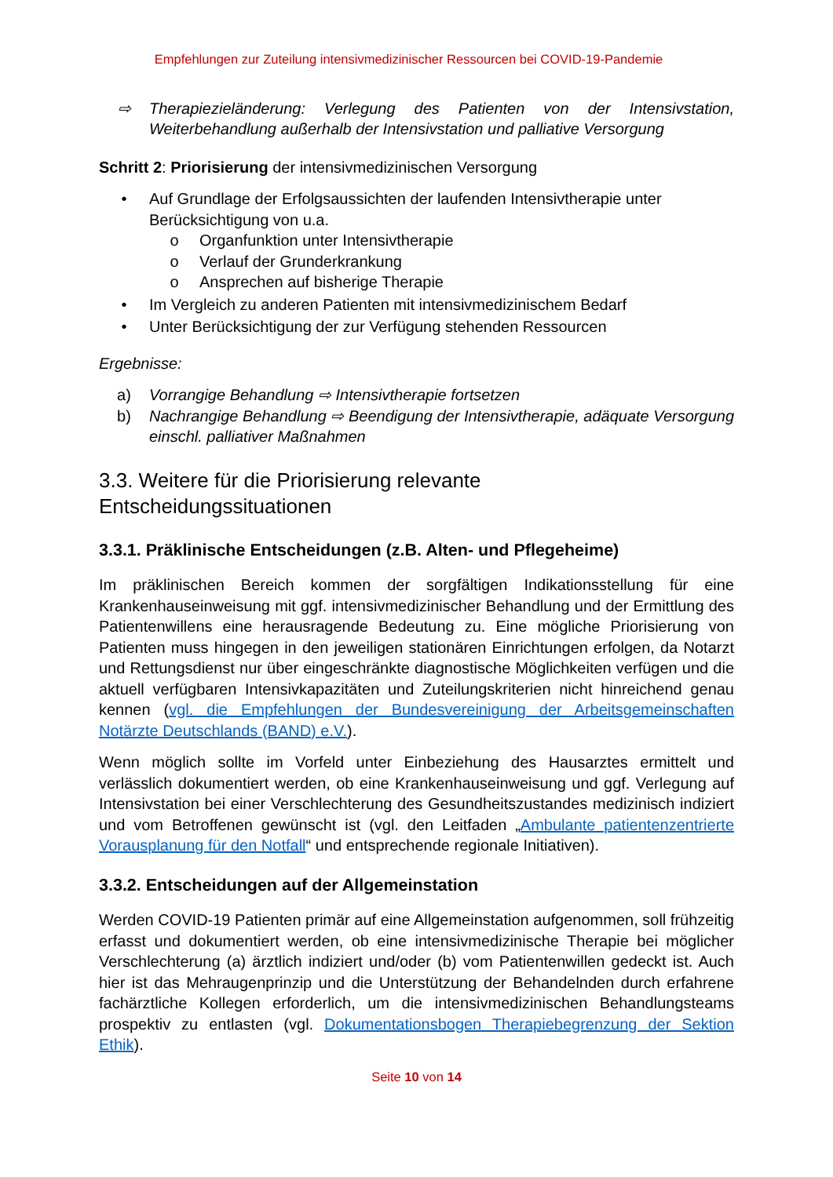Empfehlungen zur Zuteilung intensivmedizinischer Ressourcen bei COVID-19-Pandemie
⇨ Therapiezieländerung: Verlegung des Patienten von der Intensivstation, Weiterbehandlung außerhalb der Intensivstation und palliative Versorgung
Schritt 2: Priorisierung der intensivmedizinischen Versorgung
• Auf Grundlage der Erfolgsaussichten der laufenden Intensivtherapie unter Berücksichtigung von u.a.
o Organfunktion unter Intensivtherapie
o Verlauf der Grunderkrankung
o Ansprechen auf bisherige Therapie
• Im Vergleich zu anderen Patienten mit intensivmedizinischem Bedarf
• Unter Berücksichtigung der zur Verfügung stehenden Ressourcen
Ergebnisse:
a) Vorrangige Behandlung ⇨ Intensivtherapie fortsetzen
b) Nachrangige Behandlung ⇨ Beendigung der Intensivtherapie, adäquate Versorgung einschl. palliativer Maßnahmen
3.3. Weitere für die Priorisierung relevante
Entscheidungssituationen
3.3.1. Präklinische Entscheidungen (z.B. Alten- und Pflegeheime)
Im präklinischen Bereich kommen der sorgfältigen Indikationsstellung für eine Krankenhauseinweisung mit ggf. intensivmedizinischer Behandlung und der Ermittlung des Patientenwillens eine herausragende Bedeutung zu. Eine mögliche Priorisierung von Patienten muss hingegen in den jeweiligen stationären Einrichtungen erfolgen, da Notarzt und Rettungsdienst nur über eingeschränkte diagnostische Möglichkeiten verfügen und die aktuell verfügbaren Intensivkapazitäten und Zuteilungskriterien nicht hinreichend genau kennen (vgl. die Empfehlungen der Bundesvereinigung der Arbeitsgemeinschaften Notärzte Deutschlands (BAND) e.V.).
Wenn möglich sollte im Vorfeld unter Einbeziehung des Hausarztes ermittelt und verlässlich dokumentiert werden, ob eine Krankenhauseinweisung und ggf. Verlegung auf Intensivstation bei einer Verschlechterung des Gesundheitszustandes medizinisch indiziert und vom Betroffenen gewünscht ist (vgl. den Leitfaden „Ambulante patientenzentrierte Vorausplanung für den Notfall“ und entsprechende regionale Initiativen).
3.3.2. Entscheidungen auf der Allgemeinstation
Werden COVID-19 Patienten primär auf eine Allgemeinstation aufgenommen, soll frühzeitig erfasst und dokumentiert werden, ob eine intensivmedizinische Therapie bei möglicher Verschlechterung (a) ärztlich indiziert und/oder (b) vom Patientenwillen gedeckt ist. Auch hier ist das Mehraugenprinzip und die Unterstützung der Behandelnden durch erfahrene fachärztliche Kollegen erforderlich, um die intensivmedizinischen Behandlungsteams prospektiv zu entlasten (vgl. Dokumentationsbogen Therapiebegrenzung der Sektion Ethik).
Seite 10 von 14